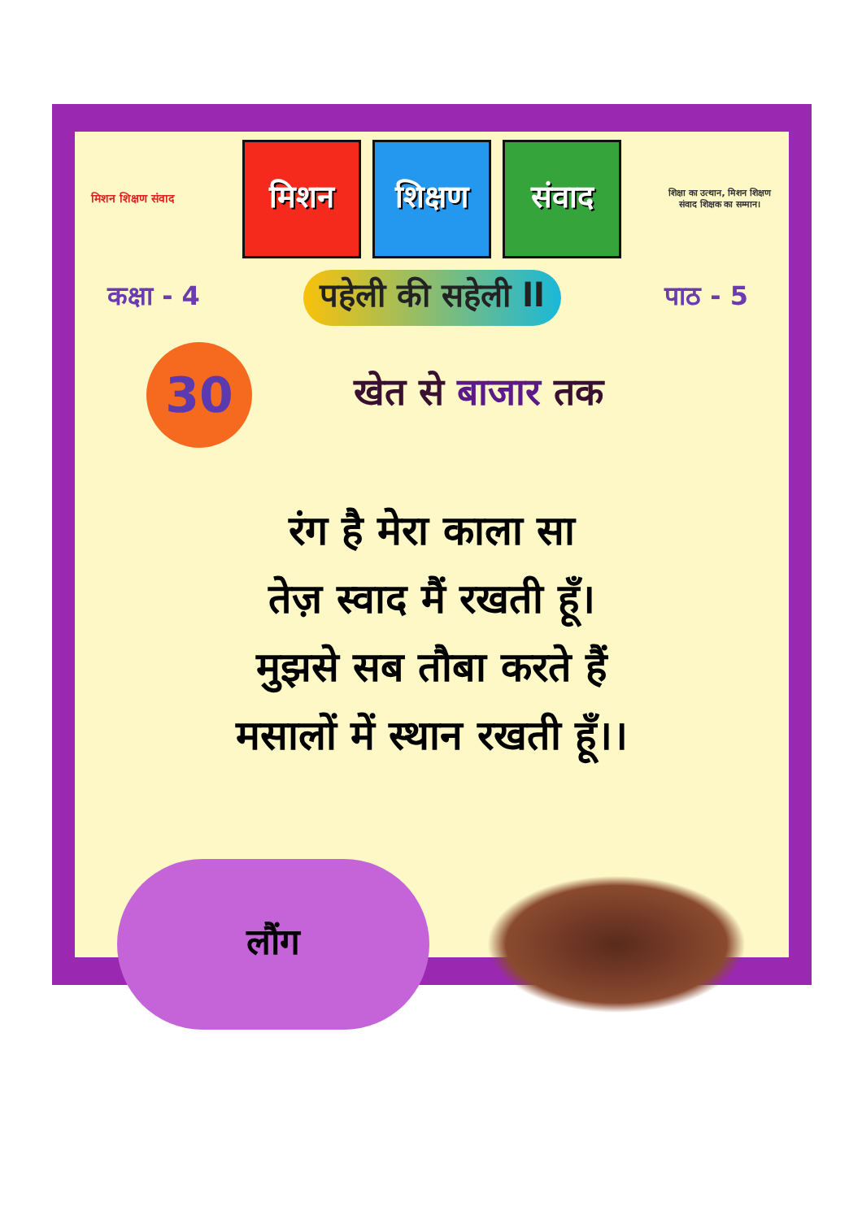मिशन शिक्षण संवाद
मिशन शिक्षण संवाद
शिक्षा का उत्थान, मिशन शिक्षण संवाद शिक्षक का सम्मान।
कक्षा - 4 पहेली की सहेली ll पाठ - 5
30
खेत से बाजार तक
रंग है मेरा काला सा
तेज़ स्वाद मैं रखती हूँ।
मुझसे सब तौबा करते हैं
मसालों में स्थान रखती हूँ।।
लौंग